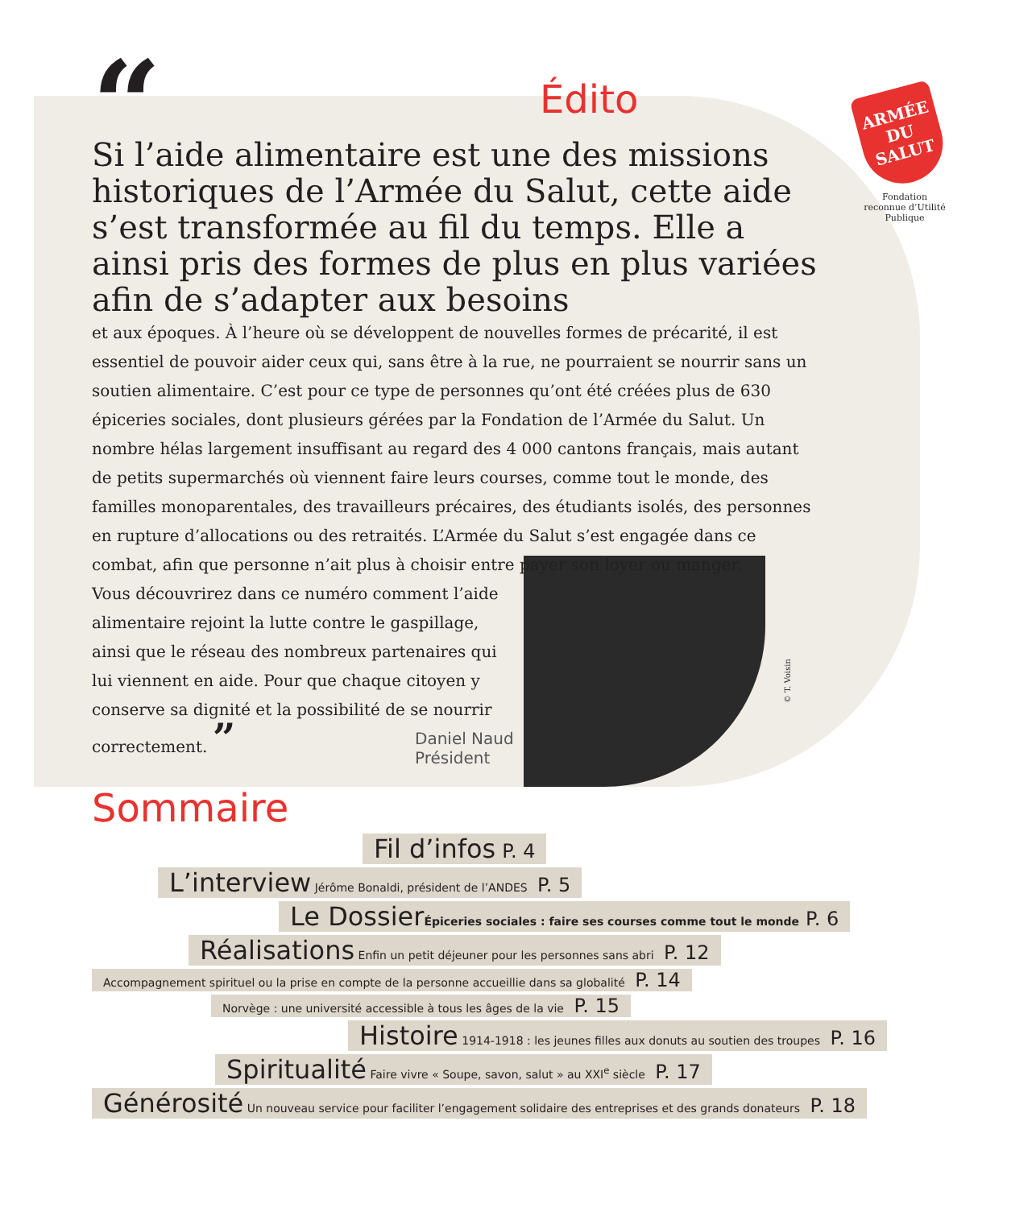Édito
ARMÉE DU SALUT
Fondation reconnue d’Utilité Publique
“
Si l’aide alimentaire est une des missions historiques de l’Armée du Salut, cette aide s’est transformée au fil du temps. Elle a ainsi pris des formes de plus en plus variées afin de s’adapter aux besoins
et aux époques. À l’heure où se développent de nouvelles formes de précarité, il est essentiel de pouvoir aider ceux qui, sans être à la rue, ne pourraient se nourrir sans un soutien alimentaire. C’est pour ce type de personnes qu’ont été créées plus de 630 épiceries sociales, dont plusieurs gérées par la Fondation de l’Armée du Salut. Un nombre hélas largement insuffisant au regard des 4 000 cantons français, mais autant de petits supermarchés où viennent faire leurs courses, comme tout le monde, des familles monoparentales, des travailleurs précaires, des étudiants isolés, des personnes en rupture d’allocations ou des retraités. L’Armée du Salut s’est engagée dans ce combat, afin que personne n’ait plus à choisir entre payer son loyer ou manger.
Vous découvrirez dans ce numéro comment l’aide alimentaire rejoint la lutte contre le gaspillage, ainsi que le réseau des nombreux partenaires qui lui viennent en aide. Pour que chaque citoyen y conserve sa dignité et la possibilité de se nourrir correctement. ”
Daniel Naud
Président
© T. Voisin
Sommaire
Fil d’infos P. 4
L’interview Jérôme Bonaldi, président de l’ANDES P. 5
Le Dossier Épiceries sociales : faire ses courses comme tout le monde P. 6
Réalisations Enfin un petit déjeuner pour les personnes sans abri P. 12
Accompagnement spirituel ou la prise en compte de la personne accueillie dans sa globalité P. 14
Norvège : une université accessible à tous les âges de la vie P. 15
Histoire 1914-1918 : les jeunes filles aux donuts au soutien des troupes P. 16
Spiritualité Faire vivre « Soupe, savon, salut » au XXI<sup>e</sup> siècle P. 17
Générosité Un nouveau service pour faciliter l’engagement solidaire des entreprises et des grands donateurs P. 18